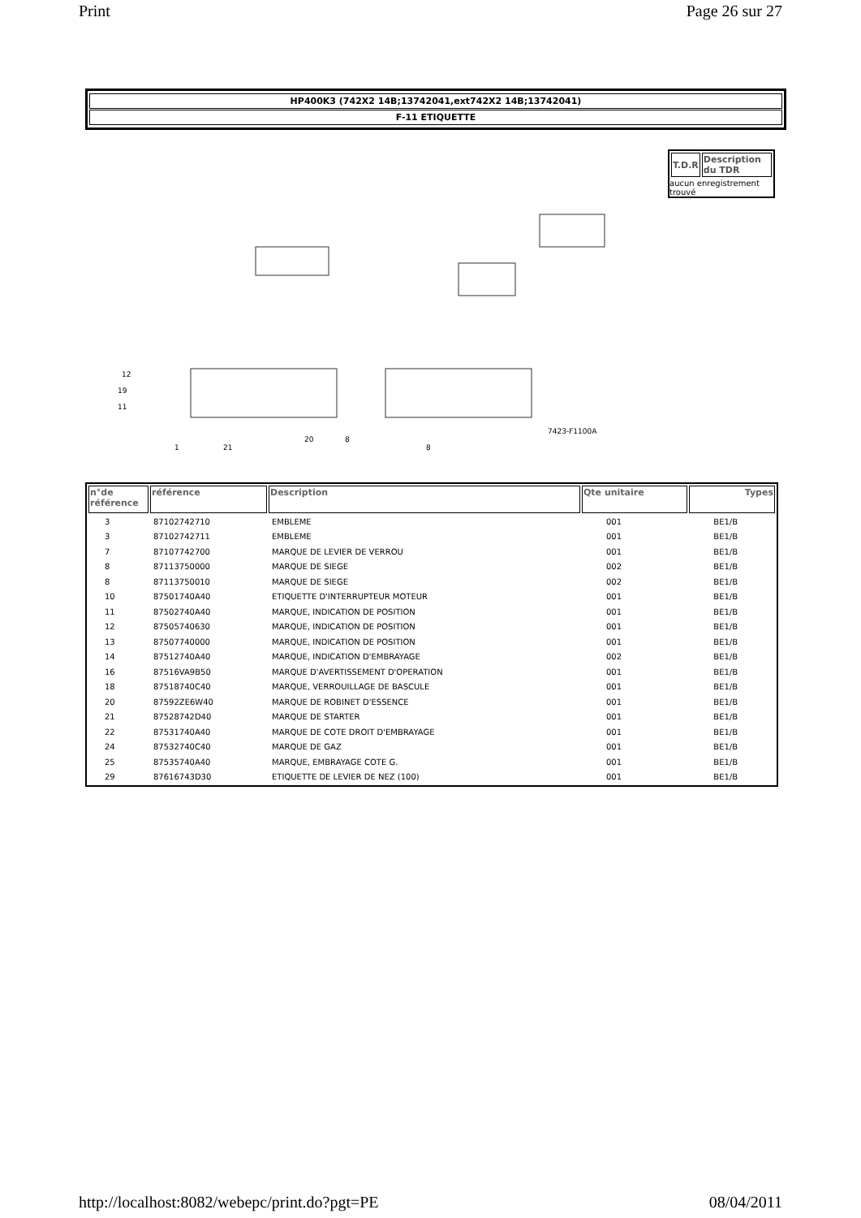Print Page 26 sur 27
HP400K3 (742X2 14B;13742041,ext742X2 14B;13742041)
F-11 ETIQUETTE
11
12
19
1
21
20
8
8
7423-F1100A
| T.D.R | Description du TDR |
| --- | --- |
aucun enregistrement trouvé
| n°de référence | référence | Description | Qte unitaire | Types |
| --- | --- | --- | --- | --- |
| 3 | 87102742710 | EMBLEME | 001 | BE1/B |
| 3 | 87102742711 | EMBLEME | 001 | BE1/B |
| 7 | 87107742700 | MARQUE DE LEVIER DE VERROU | 001 | BE1/B |
| 8 | 87113750000 | MARQUE DE SIEGE | 002 | BE1/B |
| 8 | 87113750010 | MARQUE DE SIEGE | 002 | BE1/B |
| 10 | 87501740A40 | ETIQUETTE D'INTERRUPTEUR MOTEUR | 001 | BE1/B |
| 11 | 87502740A40 | MARQUE, INDICATION DE POSITION | 001 | BE1/B |
| 12 | 87505740630 | MARQUE, INDICATION DE POSITION | 001 | BE1/B |
| 13 | 87507740000 | MARQUE, INDICATION DE POSITION | 001 | BE1/B |
| 14 | 87512740A40 | MARQUE, INDICATION D'EMBRAYAGE | 002 | BE1/B |
| 16 | 87516VA9B50 | MARQUE D'AVERTISSEMENT D'OPERATION | 001 | BE1/B |
| 18 | 87518740C40 | MARQUE, VERROUILLAGE DE BASCULE | 001 | BE1/B |
| 20 | 87592ZE6W40 | MARQUE DE ROBINET D'ESSENCE | 001 | BE1/B |
| 21 | 87528742D40 | MARQUE DE STARTER | 001 | BE1/B |
| 22 | 87531740A40 | MARQUE DE COTE DROIT D'EMBRAYAGE | 001 | BE1/B |
| 24 | 87532740C40 | MARQUE DE GAZ | 001 | BE1/B |
| 25 | 87535740A40 | MARQUE, EMBRAYAGE COTE G. | 001 | BE1/B |
| 29 | 87616743D30 | ETIQUETTE DE LEVIER DE NEZ (100) | 001 | BE1/B |
http://localhost:8082/webepc/print.do?pgt=PE 08/04/2011